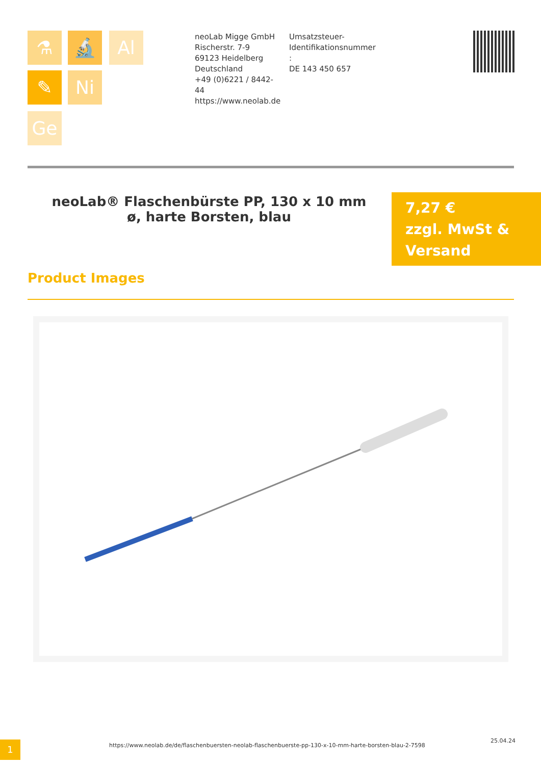⚗ 🔬 Al
✎ Ni
Ge
neoLab Migge GmbH
Rischerstr. 7-9
69123 Heidelberg
Deutschland
+49 (0)6221 / 8442-44
https://www.neolab.de
Umsatzsteuer-Identifikationsnummer
:
DE 143 450 657
neoLab® Flaschenbürste PP, 130 x 10 mm ø, harte Borsten, blau
7,27 €
zzgl. MwSt & Versand
Product Images
1
https://www.neolab.de/de/flaschenbuersten-neolab-flaschenbuerste-pp-130-x-10-mm-harte-borsten-blau-2-7598
25.04.24